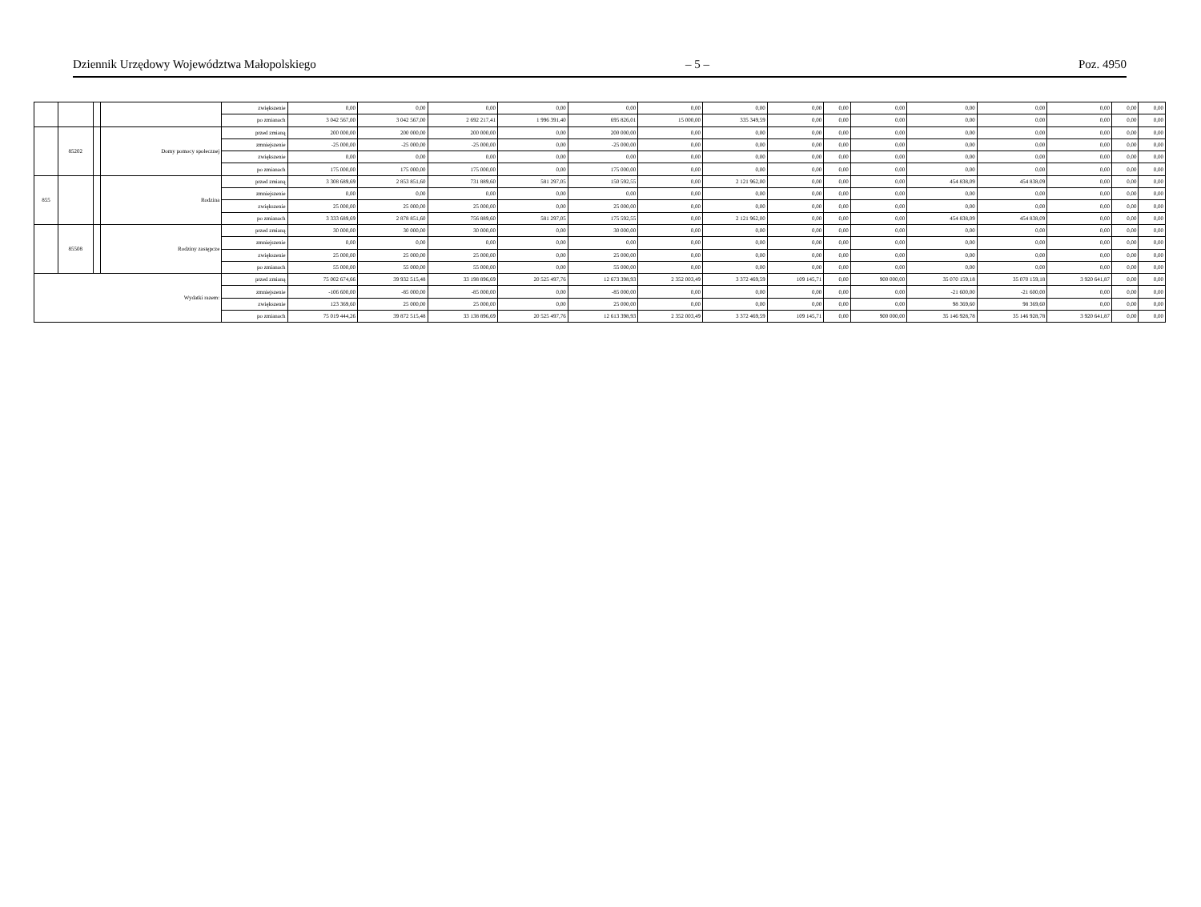Dziennik Urzędowy Województwa Małopolskiego – 5 – Poz. 4950
| | | | | zwiększenie | 0,00 | 0,00 | 0,00 | 0,00 | 0,00 | 0,00 | 0,00 | 0,00 | 0,00 | 0,00 | 0,00 | 0,00 | 0,00 | 0,00 | 0,00 |
| | | | | po zmianach | 3 042 567,00 | 3 042 567,00 | 2 692 217,41 | 1 996 391,40 | 695 826,01 | 15 000,00 | 335 349,59 | 0,00 | 0,00 | 0,00 | 0,00 | 0,00 | 0,00 | 0,00 | 0,00 |
| | 85202 | | Domy pomocy społecznej | przed zmianą | 200 000,00 | 200 000,00 | 200 000,00 | 0,00 | 200 000,00 | 0,00 | 0,00 | 0,00 | 0,00 | 0,00 | 0,00 | 0,00 | 0,00 | 0,00 | 0,00 |
| | | | | zmniejszenie | -25 000,00 | -25 000,00 | -25 000,00 | 0,00 | -25 000,00 | 0,00 | 0,00 | 0,00 | 0,00 | 0,00 | 0,00 | 0,00 | 0,00 | 0,00 | 0,00 |
| | | | | zwiększenie | 0,00 | 0,00 | 0,00 | 0,00 | 0,00 | 0,00 | 0,00 | 0,00 | 0,00 | 0,00 | 0,00 | 0,00 | 0,00 | 0,00 | 0,00 |
| | | | | po zmianach | 175 000,00 | 175 000,00 | 175 000,00 | 0,00 | 175 000,00 | 0,00 | 0,00 | 0,00 | 0,00 | 0,00 | 0,00 | 0,00 | 0,00 | 0,00 | 0,00 |
| 855 | | | Rodzina | przed zmianą | 3 308 689,69 | 2 853 851,60 | 731 889,60 | 581 297,05 | 150 592,55 | 0,00 | 2 121 962,00 | 0,00 | 0,00 | 0,00 | 454 838,09 | 454 838,09 | 0,00 | 0,00 | 0,00 |
| | | | | zmniejszenie | 0,00 | 0,00 | 0,00 | 0,00 | 0,00 | 0,00 | 0,00 | 0,00 | 0,00 | 0,00 | 0,00 | 0,00 | 0,00 | 0,00 | 0,00 |
| | | | | zwiększenie | 25 000,00 | 25 000,00 | 25 000,00 | 0,00 | 25 000,00 | 0,00 | 0,00 | 0,00 | 0,00 | 0,00 | 0,00 | 0,00 | 0,00 | 0,00 | 0,00 |
| | | | | po zmianach | 3 333 689,69 | 2 878 851,60 | 756 889,60 | 581 297,05 | 175 592,55 | 0,00 | 2 121 962,00 | 0,00 | 0,00 | 0,00 | 454 838,09 | 454 838,09 | 0,00 | 0,00 | 0,00 |
| | 85508 | | Rodziny zastępcze | przed zmianą | 30 000,00 | 30 000,00 | 30 000,00 | 0,00 | 30 000,00 | 0,00 | 0,00 | 0,00 | 0,00 | 0,00 | 0,00 | 0,00 | 0,00 | 0,00 | 0,00 |
| | | | | zmniejszenie | 0,00 | 0,00 | 0,00 | 0,00 | 0,00 | 0,00 | 0,00 | 0,00 | 0,00 | 0,00 | 0,00 | 0,00 | 0,00 | 0,00 | 0,00 |
| | | | | zwiększenie | 25 000,00 | 25 000,00 | 25 000,00 | 0,00 | 25 000,00 | 0,00 | 0,00 | 0,00 | 0,00 | 0,00 | 0,00 | 0,00 | 0,00 | 0,00 | 0,00 |
| | | | | po zmianach | 55 000,00 | 55 000,00 | 55 000,00 | 0,00 | 55 000,00 | 0,00 | 0,00 | 0,00 | 0,00 | 0,00 | 0,00 | 0,00 | 0,00 | 0,00 | 0,00 |
| Wydatki razem: | | | | przed zmianą | 75 002 674,66 | 39 932 515,48 | 33 198 896,69 | 20 525 497,76 | 12 673 398,93 | 2 352 003,49 | 3 372 469,59 | 109 145,71 | 0,00 | 900 000,00 | 35 070 159,18 | 35 070 159,18 | 3 920 641,87 | 0,00 | 0,00 |
| | | | | zmniejszenie | -106 600,00 | -85 000,00 | -85 000,00 | 0,00 | -85 000,00 | 0,00 | 0,00 | 0,00 | 0,00 | 0,00 | -21 600,00 | -21 600,00 | 0,00 | 0,00 | 0,00 |
| | | | | zwiększenie | 123 369,60 | 25 000,00 | 25 000,00 | 0,00 | 25 000,00 | 0,00 | 0,00 | 0,00 | 0,00 | 0,00 | 98 369,60 | 98 369,60 | 0,00 | 0,00 | 0,00 |
| | | | | po zmianach | 75 019 444,26 | 39 872 515,48 | 33 138 896,69 | 20 525 497,76 | 12 613 398,93 | 2 352 003,49 | 3 372 469,59 | 109 145,71 | 0,00 | 900 000,00 | 35 146 928,78 | 35 146 928,78 | 3 920 641,87 | 0,00 | 0,00 |